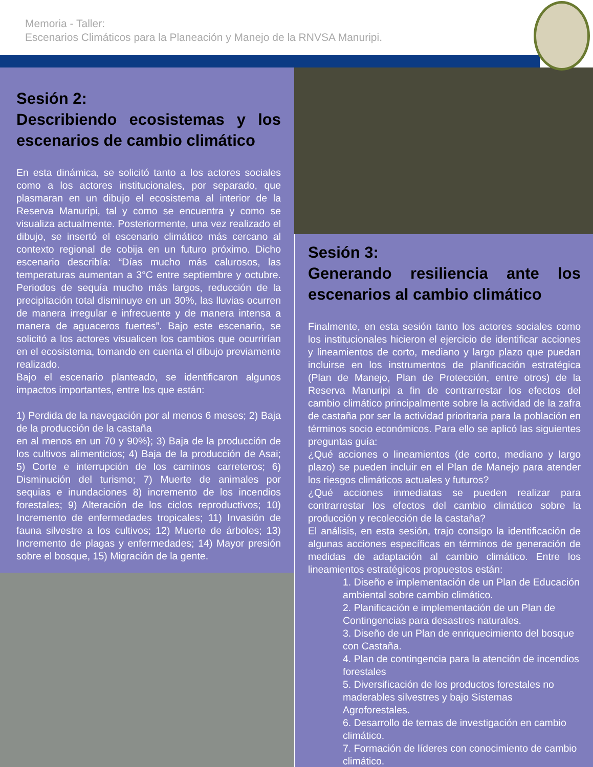Memoria - Taller:
Escenarios Climáticos para la Planeación y Manejo de la RNVSA Manuripi.
Sesión 2:
Describiendo ecosistemas y los escenarios de cambio climático
En esta dinámica, se solicitó tanto a los actores sociales como a los actores institucionales, por separado, que plasmaran en un dibujo el ecosistema al interior de la Reserva Manuripi, tal y como se encuentra y como se visualiza actualmente. Posteriormente, una vez realizado el dibujo, se insertó el escenario climático más cercano al contexto regional de cobija en un futuro próximo. Dicho escenario describía: “Días mucho más calurosos, las temperaturas aumentan a 3°C entre septiembre y octubre. Periodos de sequía mucho más largos, reducción de la precipitación total disminuye en un 30%, las lluvias ocurren de manera irregular e infrecuente y de manera intensa a manera de aguaceros fuertes”. Bajo este escenario, se solicitó a los actores visualicen los cambios que ocurrirían en el ecosistema, tomando en cuenta el dibujo previamente realizado.
Bajo el escenario planteado, se identificaron algunos impactos importantes, entre los que están:
1) Perdida de la navegación por al menos 6 meses; 2) Baja de la producción de la castaña
en al menos en un 70 y 90%}; 3) Baja de la producción de los cultivos alimenticios; 4) Baja de la producción de Asai; 5) Corte e interrupción de los caminos carreteros; 6) Disminución del turismo; 7) Muerte de animales por sequias e inundaciones 8) incremento de los incendios forestales; 9) Alteración de los ciclos reproductivos; 10) Incremento de enfermedades tropicales; 11) Invasión de fauna silvestre a los cultivos; 12) Muerte de árboles; 13) Incremento de plagas y enfermedades; 14) Mayor presión sobre el bosque, 15) Migración de la gente.
Sesión 3:
Generando resiliencia ante los escenarios al cambio climático
Finalmente, en esta sesión tanto los actores sociales como los institucionales hicieron el ejercicio de identificar acciones y lineamientos de corto, mediano y largo plazo que puedan incluirse en los instrumentos de planificación estratégica (Plan de Manejo, Plan de Protección, entre otros) de la Reserva Manuripi a fin de contrarrestar los efectos del cambio climático principalmente sobre la actividad de la zafra de castaña por ser la actividad prioritaria para la población en términos socio económicos. Para ello se aplicó las siguientes preguntas guía:
¿Qué acciones o lineamientos (de corto, mediano y largo plazo) se pueden incluir en el Plan de Manejo para atender los riesgos climáticos actuales y futuros?
¿Qué acciones inmediatas se pueden realizar para contrarrestar los efectos del cambio climático sobre la producción y recolección de la castaña?
El análisis, en esta sesión, trajo consigo la identificación de algunas acciones específicas en términos de generación de medidas de adaptación al cambio climático. Entre los lineamientos estratégicos propuestos están:
1. Diseño e implementación de un Plan de Educación ambiental sobre cambio climático.
2. Planificación e implementación de un Plan de Contingencias para desastres naturales.
3. Diseño de un Plan de enriquecimiento del bosque con Castaña.
4. Plan de contingencia para la atención de incendios forestales
5. Diversificación de los productos forestales no maderables silvestres y bajo Sistemas Agroforestales.
6. Desarrollo de temas de investigación en cambio climático.
7. Formación de líderes con conocimiento de cambio climático.